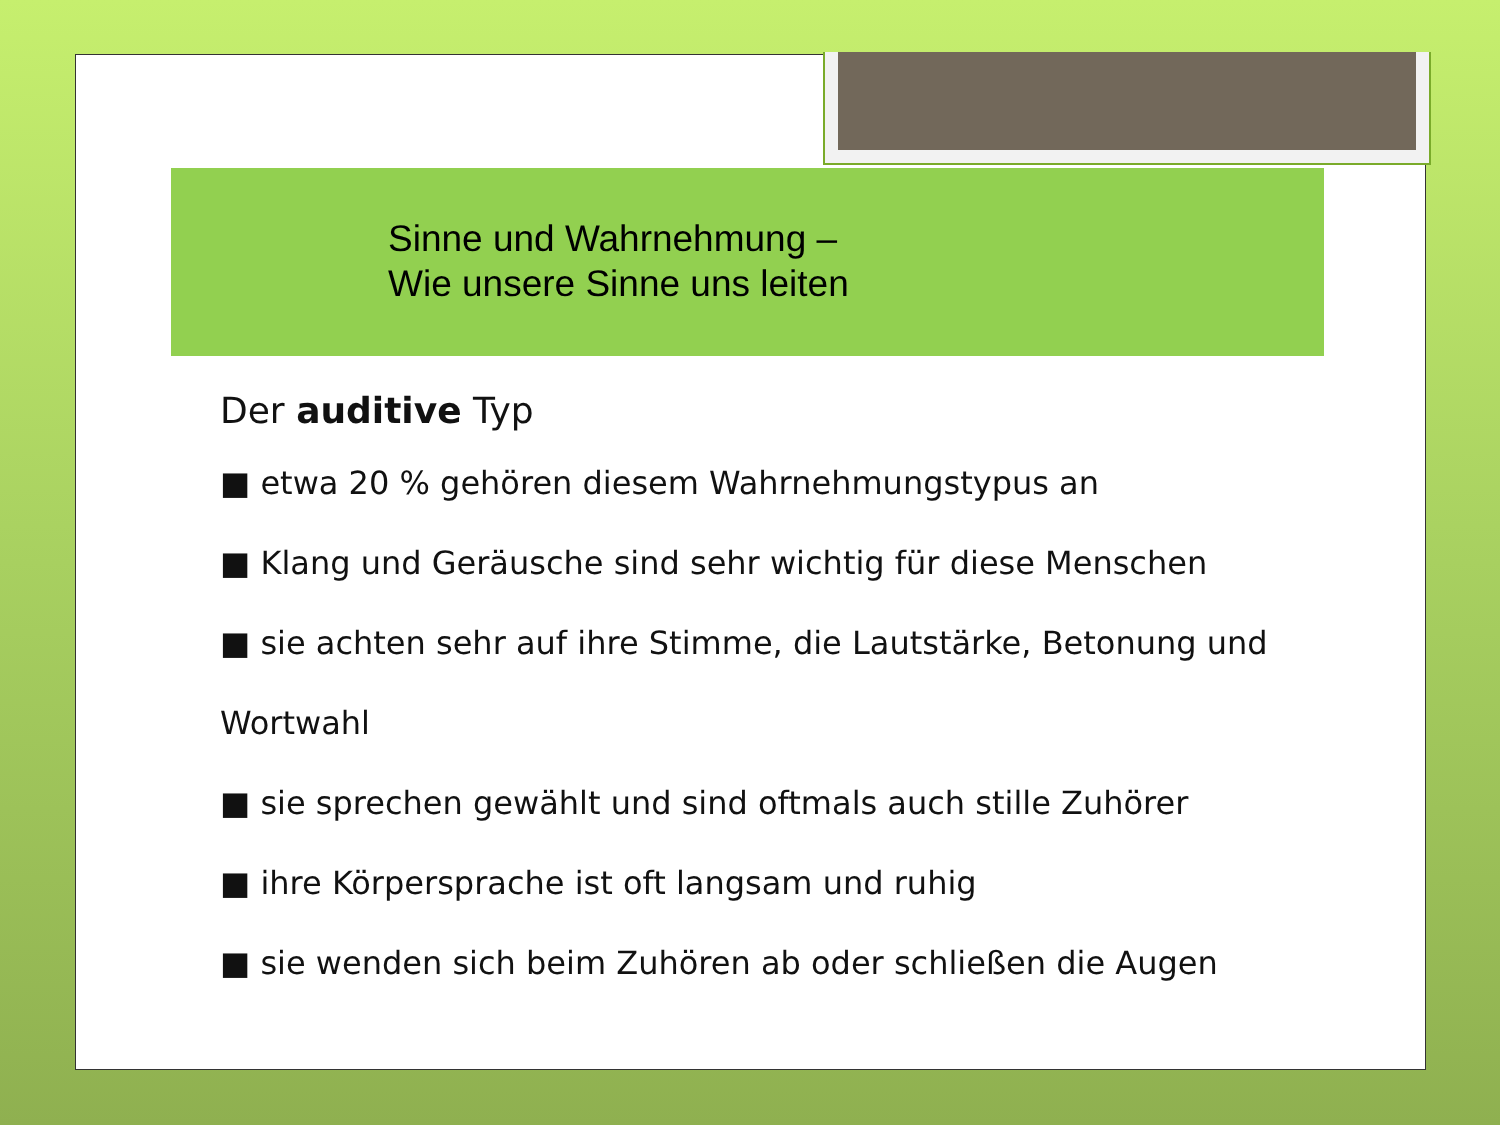Sinne und Wahrnehmung –
Wie unsere Sinne uns leiten
Der auditive Typ
■ etwa 20 % gehören diesem Wahrnehmungstypus an
■ Klang und Geräusche sind sehr wichtig für diese Menschen
■ sie achten sehr auf ihre Stimme, die Lautstärke, Betonung und
Wortwahl
■ sie sprechen gewählt und sind oftmals auch stille Zuhörer
■ ihre Körpersprache ist oft langsam und ruhig
■ sie wenden sich beim Zuhören ab oder schließen die Augen